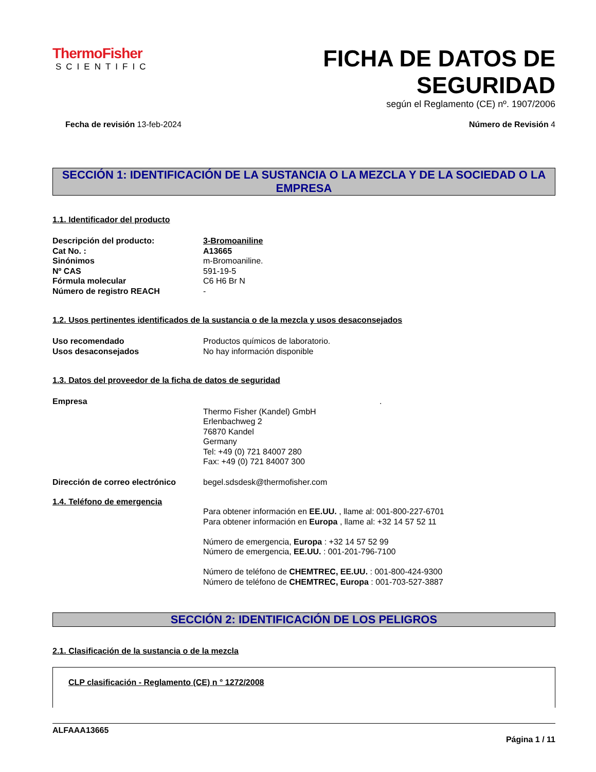ThermoFisher
SCIENTIFIC
FICHA DE DATOS DE
SEGURIDAD
según el Reglamento (CE) nº. 1907/2006
Fecha de revisión 13-feb-2024 Número de Revisión 4
SECCIÓN 1: IDENTIFICACIÓN DE LA SUSTANCIA O LA MEZCLA Y DE LA SOCIEDAD O LA EMPRESA
1.1. Identificador del producto
Descripción del producto: 3-Bromoaniline
Cat No. : A13665
Sinónimos m-Bromoaniline.
Nº CAS 591-19-5
Fórmula molecular C6 H6 Br N
Número de registro REACH -
1.2. Usos pertinentes identificados de la sustancia o de la mezcla y usos desaconsejados
Uso recomendado Productos químicos de laboratorio.
Usos desaconsejados No hay información disponible
1.3. Datos del proveedor de la ficha de datos de seguridad
Empresa .
Thermo Fisher (Kandel) GmbH
Erlenbachweg 2
76870 Kandel
Germany
Tel: +49 (0) 721 84007 280
Fax: +49 (0) 721 84007 300
Dirección de correo electrónico
begel.sdsdesk@thermofisher.com
1.4. Teléfono de emergencia
Para obtener información en EE.UU. , llame al: 001-800-227-6701
Para obtener información en Europa , llame al: +32 14 57 52 11
Número de emergencia, Europa : +32 14 57 52 99
Número de emergencia, EE.UU. : 001-201-796-7100
Número de teléfono de CHEMTREC, EE.UU. : 001-800-424-9300
Número de teléfono de CHEMTREC, Europa : 001-703-527-3887
SECCIÓN 2: IDENTIFICACIÓN DE LOS PELIGROS
2.1. Clasificación de la sustancia o de la mezcla
CLP clasificación - Reglamento (CE) n ° 1272/2008
ALFAAA13665
Página 1 / 11